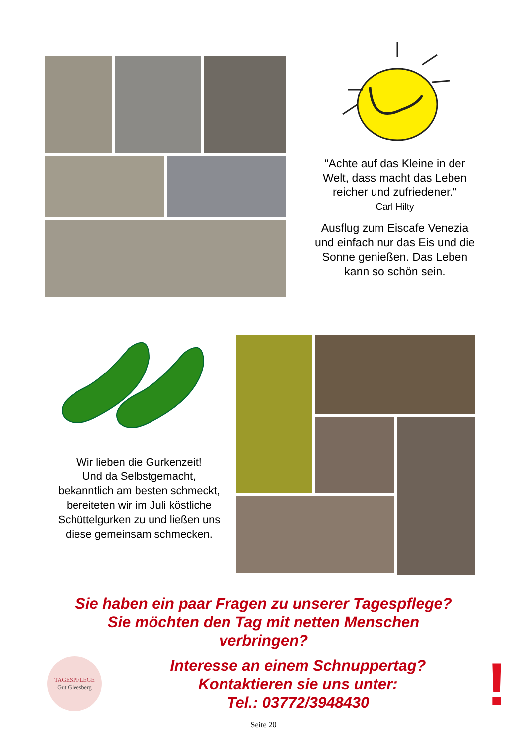"Achte auf das Kleine in der Welt, dass macht das Leben reicher und zufriedener."
Carl Hilty
Ausflug zum Eiscafe Venezia und einfach nur das Eis und die Sonne genießen. Das Leben kann so schön sein.
Wir lieben die Gurkenzeit!
Und da Selbstgemacht, bekanntlich am besten schmeckt, bereiteten wir im Juli köstliche Schüttelgurken zu und ließen uns diese gemeinsam schmecken.
Sie haben ein paar Fragen zu unserer Tagespflege?
Sie möchten den Tag mit netten Menschen
verbringen?
TAGESPFLEGE
Gut Gleesberg
Interesse an einem Schnuppertag?
Kontaktieren sie uns unter:
Tel.: 03772/3948430
!
Seite 20